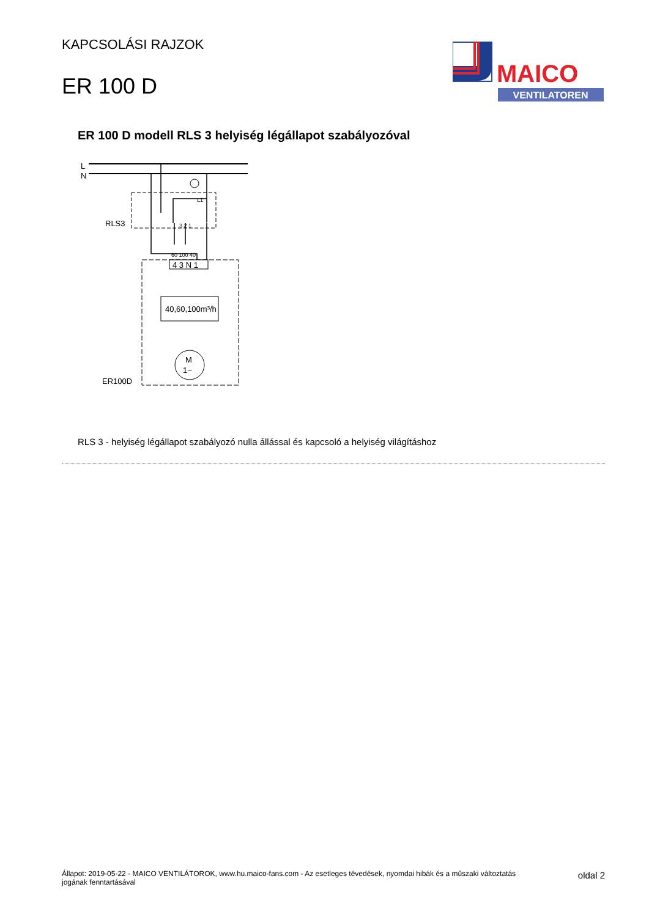KAPCSOLÁSI RAJZOK
ER 100 D
MAICO
VENTILATOREN
ER 100 D modell RLS 3 helyiség légállapot szabályozóval
L
N
RLS3
L1
3 2 1
60 100 40
4 3 N 1
40,60,100m³/h
M
1~
ER100D
RLS 3 - helyiség légállapot szabályozó nulla állással és kapcsoló a helyiség világításhoz
Állapot: 2019-05-22 - MAICO VENTILÁTOROK, www.hu.maico-fans.com - Az esetleges tévedések, nyomdai hibák és a műszaki változtatás jogának fenntartásával
oldal 2